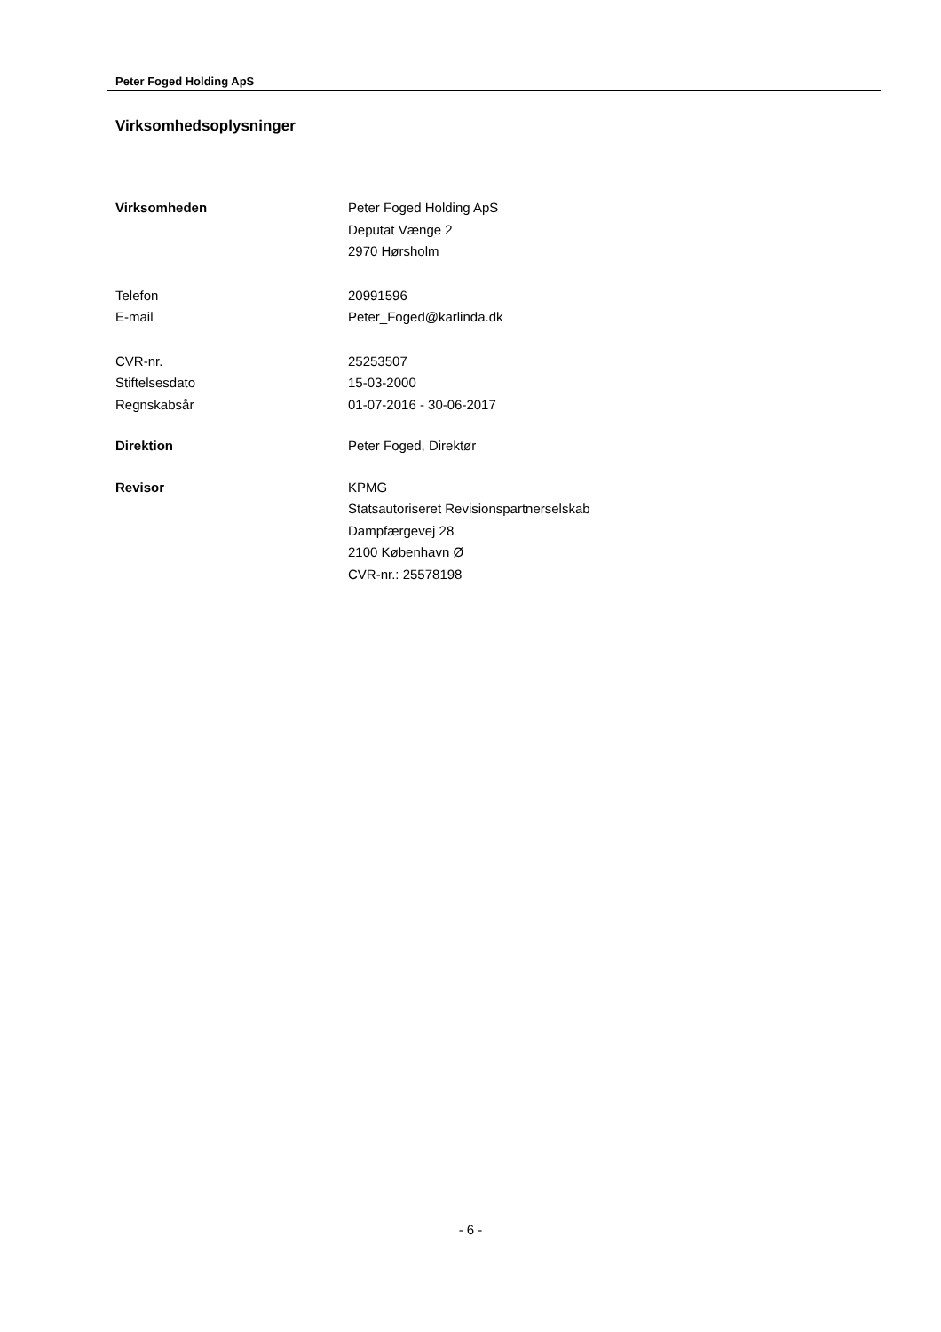Peter Foged Holding ApS
Virksomhedsoplysninger
Virksomheden Peter Foged Holding ApS
Deputat Vænge 2
2970 Hørsholm
Telefon 20991596
E-mail Peter_Foged@karlinda.dk
CVR-nr. 25253507
Stiftelsesdato 15-03-2000
Regnskabsår 01-07-2016 - 30-06-2017
Direktion Peter Foged, Direktør
Revisor KPMG
Statsautoriseret Revisionspartnerselskab
Dampfærgevej 28
2100 København Ø
CVR-nr.: 25578198
- 6 -